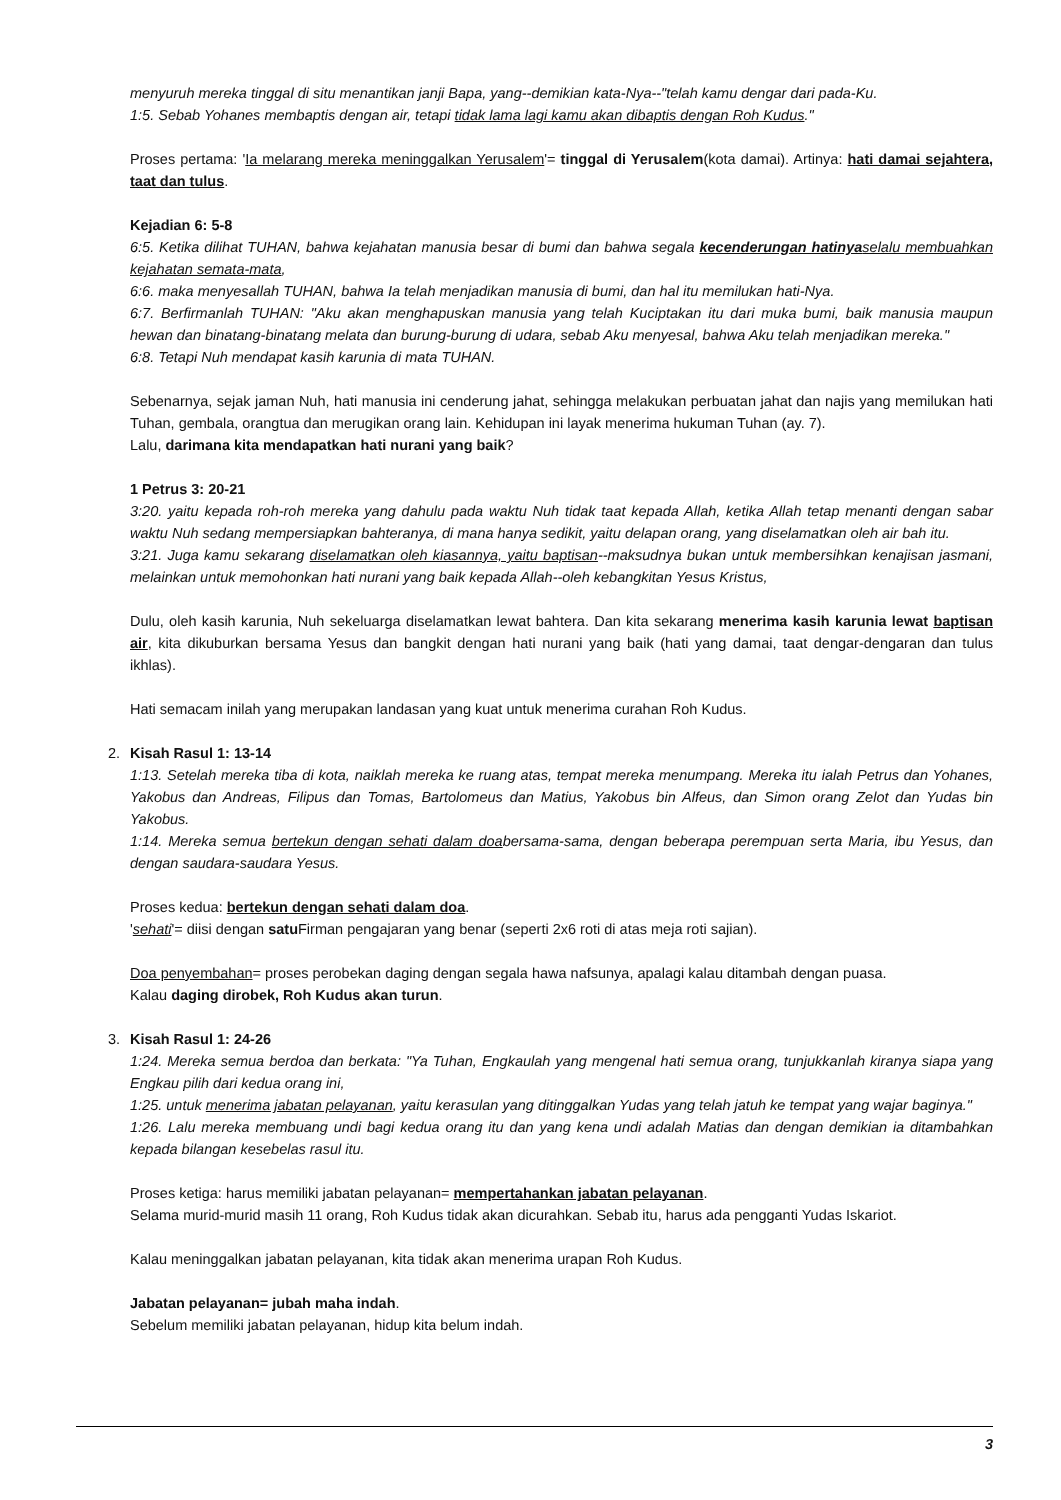menyuruh mereka tinggal di situ menantikan janji Bapa, yang--demikian kata-Nya--"telah kamu dengar dari pada-Ku.
1:5. Sebab Yohanes membaptis dengan air, tetapi tidak lama lagi kamu akan dibaptis dengan Roh Kudus."
Proses pertama: 'Ia melarang mereka meninggalkan Yerusalem'= tinggal di Yerusalem(kota damai). Artinya: hati damai sejahtera, taat dan tulus.
Kejadian 6: 5-8
6:5. Ketika dilihat TUHAN, bahwa kejahatan manusia besar di bumi dan bahwa segala kecenderungan hatinya selalu membuahkan kejahatan semata-mata,
6:6. maka menyesallah TUHAN, bahwa Ia telah menjadikan manusia di bumi, dan hal itu memilukan hati-Nya.
6:7. Berfirmanlah TUHAN: "Aku akan menghapuskan manusia yang telah Kuciptakan itu dari muka bumi, baik manusia maupun hewan dan binatang-binatang melata dan burung-burung di udara, sebab Aku menyesal, bahwa Aku telah menjadikan mereka."
6:8. Tetapi Nuh mendapat kasih karunia di mata TUHAN.
Sebenarnya, sejak jaman Nuh, hati manusia ini cenderung jahat, sehingga melakukan perbuatan jahat dan najis yang memilukan hati Tuhan, gembala, orangtua dan merugikan orang lain. Kehidupan ini layak menerima hukuman Tuhan (ay. 7).
Lalu, darimana kita mendapatkan hati nurani yang baik?
1 Petrus 3: 20-21
3:20. yaitu kepada roh-roh mereka yang dahulu pada waktu Nuh tidak taat kepada Allah, ketika Allah tetap menanti dengan sabar waktu Nuh sedang mempersiapkan bahteranya, di mana hanya sedikit, yaitu delapan orang, yang diselamatkan oleh air bah itu.
3:21. Juga kamu sekarang diselamatkan oleh kiasannya, yaitu baptisan--maksudnya bukan untuk membersihkan kenajisan jasmani, melainkan untuk memohonkan hati nurani yang baik kepada Allah--oleh kebangkitan Yesus Kristus,
Dulu, oleh kasih karunia, Nuh sekeluarga diselamatkan lewat bahtera. Dan kita sekarang menerima kasih karunia lewat baptisan air, kita dikuburkan bersama Yesus dan bangkit dengan hati nurani yang baik (hati yang damai, taat dengar-dengaran dan tulus ikhlas).
Hati semacam inilah yang merupakan landasan yang kuat untuk menerima curahan Roh Kudus.
2.
Kisah Rasul 1: 13-14
1:13. Setelah mereka tiba di kota, naiklah mereka ke ruang atas, tempat mereka menumpang. Mereka itu ialah Petrus dan Yohanes, Yakobus dan Andreas, Filipus dan Tomas, Bartolomeus dan Matius, Yakobus bin Alfeus, dan Simon orang Zelot dan Yudas bin Yakobus.
1:14. Mereka semua bertekun dengan sehati dalam doabersama-sama, dengan beberapa perempuan serta Maria, ibu Yesus, dan dengan saudara-saudara Yesus.
Proses kedua: bertekun dengan sehati dalam doa.
'sehati'= diisi dengan satu Firman pengajaran yang benar (seperti 2x6 roti di atas meja roti sajian).
Doa penyembahan= proses perobekan daging dengan segala hawa nafsunya, apalagi kalau ditambah dengan puasa.
Kalau daging dirobek, Roh Kudus akan turun.
3.
Kisah Rasul 1: 24-26
1:24. Mereka semua berdoa dan berkata: "Ya Tuhan, Engkaulah yang mengenal hati semua orang, tunjukkanlah kiranya siapa yang Engkau pilih dari kedua orang ini,
1:25. untuk menerima jabatan pelayanan, yaitu kerasulan yang ditinggalkan Yudas yang telah jatuh ke tempat yang wajar baginya."
1:26. Lalu mereka membuang undi bagi kedua orang itu dan yang kena undi adalah Matias dan dengan demikian ia ditambahkan kepada bilangan kesebelas rasul itu.
Proses ketiga: harus memiliki jabatan pelayanan= mempertahankan jabatan pelayanan.
Selama murid-murid masih 11 orang, Roh Kudus tidak akan dicurahkan. Sebab itu, harus ada pengganti Yudas Iskariot.
Kalau meninggalkan jabatan pelayanan, kita tidak akan menerima urapan Roh Kudus.
Jabatan pelayanan= jubah maha indah.
Sebelum memiliki jabatan pelayanan, hidup kita belum indah.
3